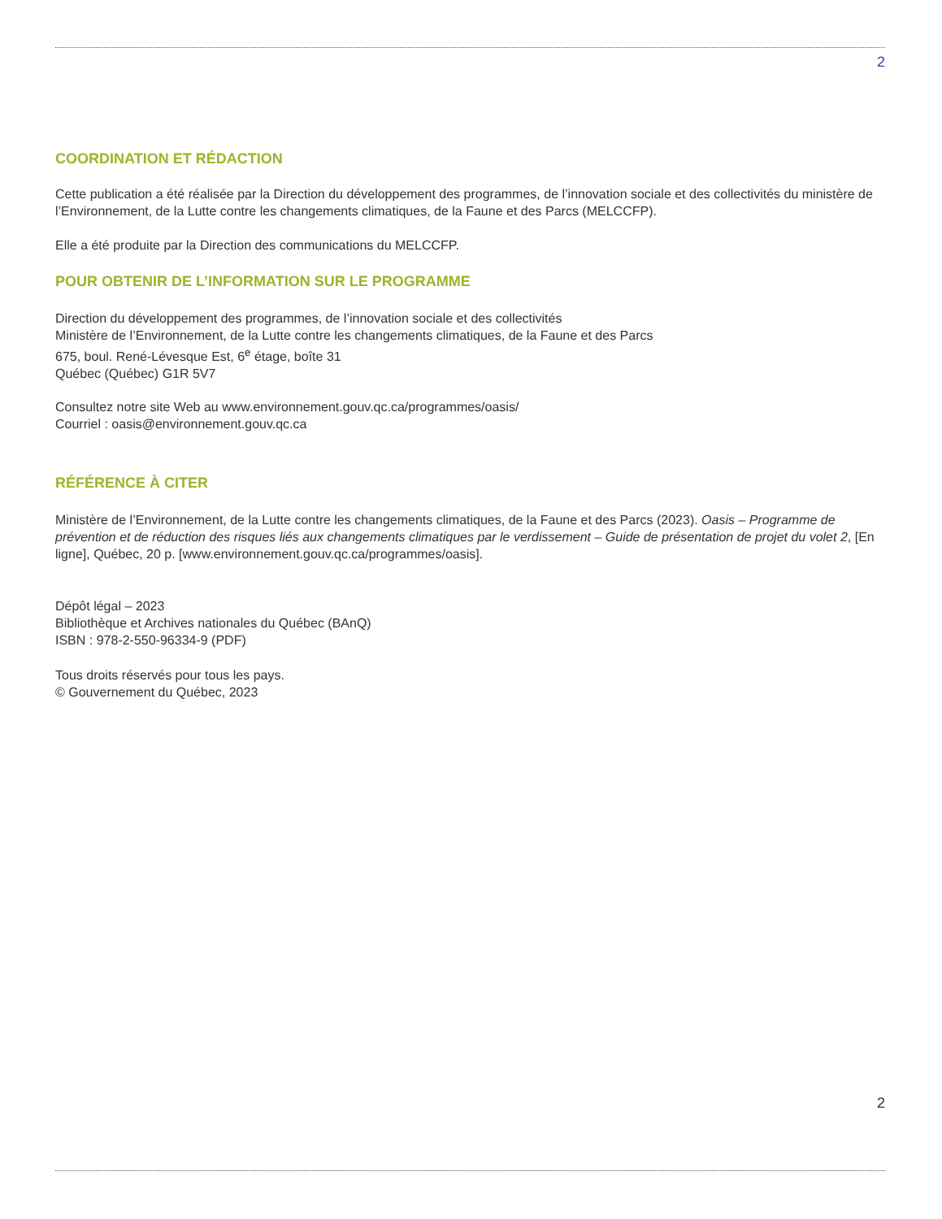2
COORDINATION ET RÉDACTION
Cette publication a été réalisée par la Direction du développement des programmes, de l’innovation sociale et des collectivités du ministère de l’Environnement, de la Lutte contre les changements climatiques, de la Faune et des Parcs (MELCCFP).
Elle a été produite par la Direction des communications du MELCCFP.
POUR OBTENIR DE L’INFORMATION SUR LE PROGRAMME
Direction du développement des programmes, de l’innovation sociale et des collectivités
Ministère de l’Environnement, de la Lutte contre les changements climatiques, de la Faune et des Parcs
675, boul. René-Lévesque Est, 6<sup>e</sup> étage, boîte 31
Québec (Québec) G1R 5V7
Consultez notre site Web au www.environnement.gouv.qc.ca/programmes/oasis/
Courriel : oasis@environnement.gouv.qc.ca
RÉFÉRENCE À CITER
Ministère de l’Environnement, de la Lutte contre les changements climatiques, de la Faune et des Parcs (2023). Oasis – Programme de prévention et de réduction des risques liés aux changements climatiques par le verdissement – Guide de présentation de projet du volet 2, [En ligne], Québec, 20 p. [www.environnement.gouv.qc.ca/programmes/oasis].
Dépôt légal – 2023
Bibliothèque et Archives nationales du Québec (BAnQ)
ISBN : 978-2-550-96334-9 (PDF)
Tous droits réservés pour tous les pays.
© Gouvernement du Québec, 2023
2